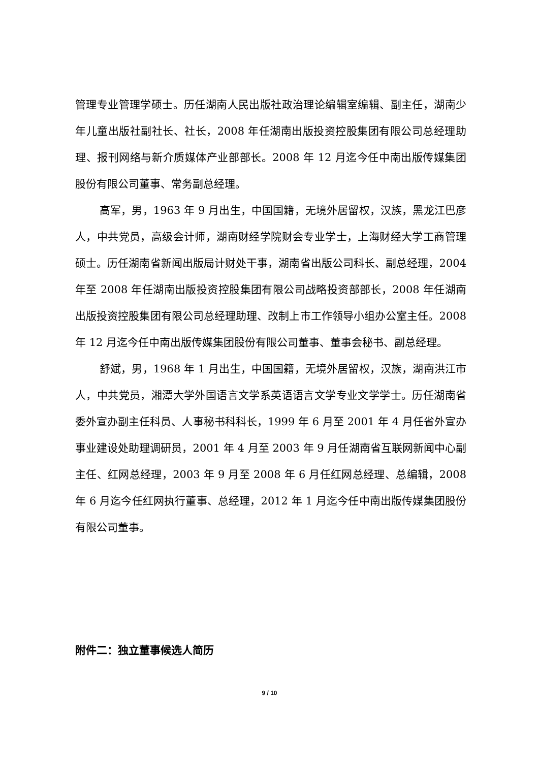管理专业管理学硕士。历任湖南人民出版社政治理论编辑室编辑、副主任，湖南少年儿童出版社副社长、社长，2008 年任湖南出版投资控股集团有限公司总经理助理、报刊网络与新介质媒体产业部部长。2008 年 12 月迄今任中南出版传媒集团股份有限公司董事、常务副总经理。
高军，男，1963 年 9 月出生，中国国籍，无境外居留权，汉族，黑龙江巴彦人，中共党员，高级会计师，湖南财经学院财会专业学士，上海财经大学工商管理硕士。历任湖南省新闻出版局计财处干事，湖南省出版公司科长、副总经理，2004 年至 2008 年任湖南出版投资控股集团有限公司战略投资部部长，2008 年任湖南出版投资控股集团有限公司总经理助理、改制上市工作领导小组办公室主任。2008 年 12 月迄今任中南出版传媒集团股份有限公司董事、董事会秘书、副总经理。
舒斌，男，1968 年 1 月出生，中国国籍，无境外居留权，汉族，湖南洪江市人，中共党员，湘潭大学外国语言文学系英语语言文学专业文学学士。历任湖南省委外宣办副主任科员、人事秘书科科长，1999 年 6 月至 2001 年 4 月任省外宣办事业建设处助理调研员，2001 年 4 月至 2003 年 9 月任湖南省互联网新闻中心副主任、红网总经理，2003 年 9 月至 2008 年 6 月任红网总经理、总编辑，2008 年 6 月迄今任红网执行董事、总经理，2012 年 1 月迄今任中南出版传媒集团股份有限公司董事。
附件二：独立董事候选人简历
9 / 10